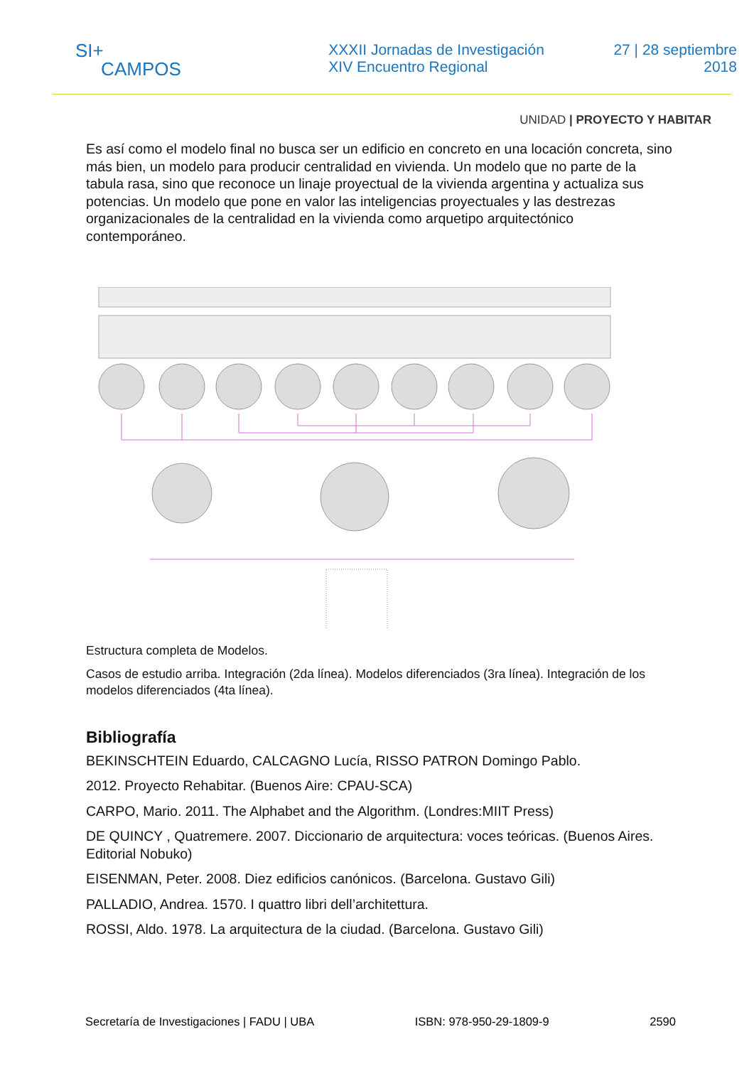SI+
CAMPOS
XXXII Jornadas de Investigación
XIV Encuentro Regional
27 | 28 septiembre
2018
UNIDAD | PROYECTO Y HABITAR
Es así como el modelo final no busca ser un edificio en concreto en una locación concreta, sino más bien, un modelo para producir centralidad en vivienda. Un modelo que no parte de la tabula rasa, sino que reconoce un linaje proyectual de la vivienda argentina y actualiza sus potencias. Un modelo que pone en valor las inteligencias proyectuales y las destrezas organizacionales de la centralidad en la vivienda como arquetipo arquitectónico contemporáneo.
Estructura completa de Modelos.
Casos de estudio arriba. Integración (2da línea). Modelos diferenciados (3ra línea). Integración de los modelos diferenciados (4ta línea).
Bibliografía
BEKINSCHTEIN Eduardo, CALCAGNO Lucía, RISSO PATRON Domingo Pablo.
2012. Proyecto Rehabitar. (Buenos Aire: CPAU-SCA)
CARPO, Mario. 2011. The Alphabet and the Algorithm. (Londres:MIIT Press)
DE QUINCY , Quatremere. 2007. Diccionario de arquitectura: voces teóricas. (Buenos Aires. Editorial Nobuko)
EISENMAN, Peter. 2008. Diez edificios canónicos. (Barcelona. Gustavo Gili)
PALLADIO, Andrea. 1570. I quattro libri dell’architettura.
ROSSI, Aldo. 1978. La arquitectura de la ciudad. (Barcelona. Gustavo Gili)
Secretaría de Investigaciones | FADU | UBA ISBN: 978-950-29-1809-9 2590